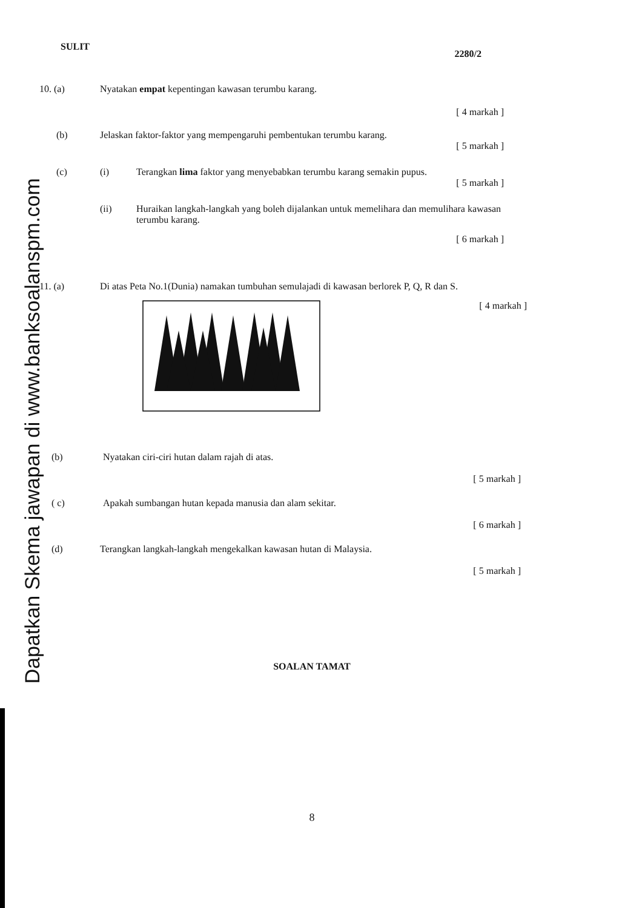Dapatkan Skema jawapan di www.banksoalanspm.com
SULIT 2280/2
10. (a) Nyatakan empat kepentingan kawasan terumbu karang.
[ 4 markah ]
(b) Jelaskan faktor-faktor yang mempengaruhi pembentukan terumbu karang.
[ 5 markah ]
(c) (i) Terangkan lima faktor yang menyebabkan terumbu karang semakin pupus.
[ 5 markah ]
(ii) Huraikan langkah-langkah yang boleh dijalankan untuk memelihara dan memulihara kawasan terumbu karang.
[ 6 markah ]
11. (a) Di atas Peta No.1(Dunia) namakan tumbuhan semulajadi di kawasan berlorek P, Q, R dan S.
[ 4 markah ]
(b) Nyatakan ciri-ciri hutan dalam rajah di atas.
[ 5 markah ]
( c) Apakah sumbangan hutan kepada manusia dan alam sekitar.
[ 6 markah ]
(d) Terangkan langkah-langkah mengekalkan kawasan hutan di Malaysia.
[ 5 markah ]
SOALAN TAMAT
8